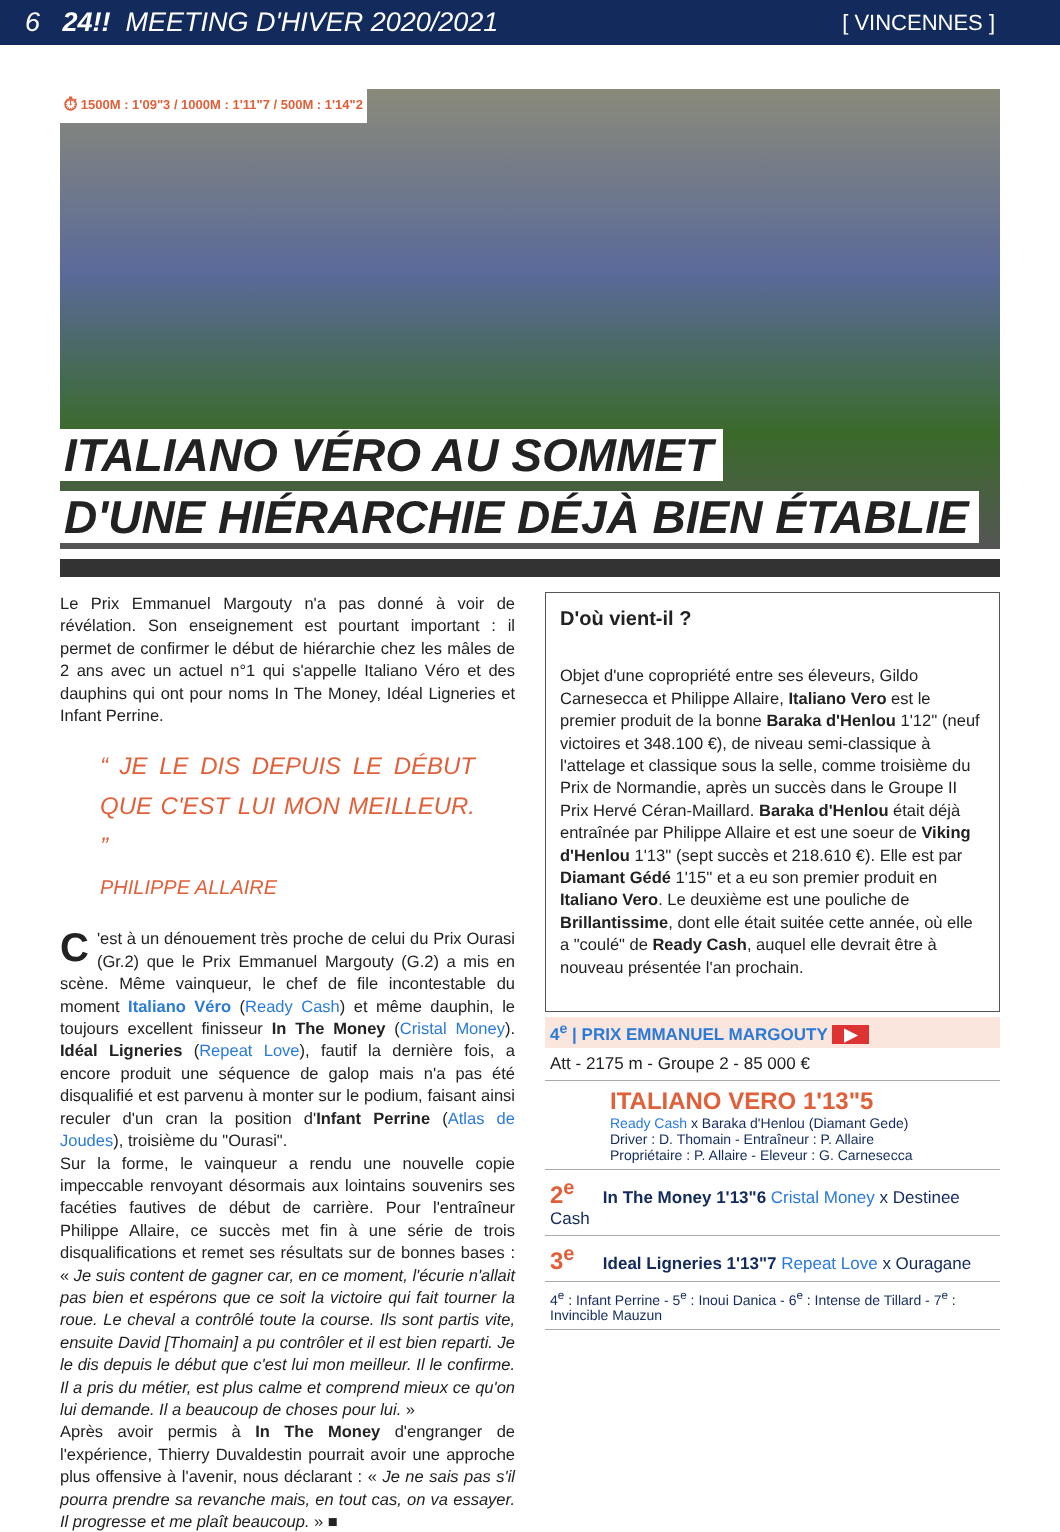6 24!! MEETING D'HIVER 2020/2021 [ VINCENNES ]
⏱ 1500M : 1'09"3 / 1000M : 1'11"7 / 500M : 1'14"2
ITALIANO VÉRO AU SOMMET
D'UNE HIÉRARCHIE DÉJÀ BIEN ÉTABLIE
Le Prix Emmanuel Margouty n'a pas donné à voir de révélation. Son enseignement est pourtant important : il permet de confirmer le début de hiérarchie chez les mâles de 2 ans avec un actuel n°1 qui s'appelle Italiano Véro et des dauphins qui ont pour noms In The Money, Idéal Ligneries et Infant Perrine.
“ JE LE DIS DEPUIS LE DÉBUT QUE C'EST LUI MON MEILLEUR. ”
PHILIPPE ALLAIRE
C 'est à un dénouement très proche de celui du Prix Ourasi (Gr.2) que le Prix Emmanuel Margouty (G.2) a mis en scène. Même vainqueur, le chef de file incontestable du moment Italiano Véro (Ready Cash) et même dauphin, le toujours excellent finisseur In The Money (Cristal Money). Idéal Ligneries (Repeat Love), fautif la dernière fois, a encore produit une séquence de galop mais n'a pas été disqualifié et est parvenu à monter sur le podium, faisant ainsi reculer d'un cran la position d'Infant Perrine (Atlas de Joudes), troisième du "Ourasi".
Sur la forme, le vainqueur a rendu une nouvelle copie impeccable renvoyant désormais aux lointains souvenirs ses facéties fautives de début de carrière. Pour l'entraîneur Philippe Allaire, ce succès met fin à une série de trois disqualifications et remet ses résultats sur de bonnes bases : « Je suis content de gagner car, en ce moment, l'écurie n'allait pas bien et espérons que ce soit la victoire qui fait tourner la roue. Le cheval a contrôlé toute la course. Ils sont partis vite, ensuite David [Thomain] a pu contrôler et il est bien reparti. Je le dis depuis le début que c'est lui mon meilleur. Il le confirme. Il a pris du métier, est plus calme et comprend mieux ce qu'on lui demande. Il a beaucoup de choses pour lui. »
Après avoir permis à In The Money d'engranger de l'expérience, Thierry Duvaldestin pourrait avoir une approche plus offensive à l'avenir, nous déclarant : « Je ne sais pas s'il pourra prendre sa revanche mais, en tout cas, on va essayer. Il progresse et me plaît beaucoup. » ■
D'où vient-il ?
Objet d'une copropriété entre ses éleveurs, Gildo Carnesecca et Philippe Allaire, Italiano Vero est le premier produit de la bonne Baraka d'Henlou 1'12'' (neuf victoires et 348.100 €), de niveau semi-classique à l'attelage et classique sous la selle, comme troisième du Prix de Normandie, après un succès dans le Groupe II Prix Hervé Céran-Maillard. Baraka d'Henlou était déjà entraînée par Philippe Allaire et est une soeur de Viking d'Henlou 1'13'' (sept succès et 218.610 €). Elle est par Diamant Gédé 1'15'' et a eu son premier produit en Italiano Vero. Le deuxième est une pouliche de Brillantissime, dont elle était suitée cette année, où elle a "coulé" de Ready Cash, auquel elle devrait être à nouveau présentée l'an prochain.
4<sup>e</sup> | PRIX EMMANUEL MARGOUTY ▶
Att - 2175 m - Groupe 2 - 85 000 €
ITALIANO VERO 1'13"5
Ready Cash x Baraka d'Henlou (Diamant Gede)
Driver : D. Thomain - Entraîneur : P. Allaire
Propriétaire : P. Allaire - Eleveur : G. Carnesecca
2<sup>e</sup> In The Money 1'13"6 Cristal Money x Destinee Cash
3<sup>e</sup> Ideal Ligneries 1'13"7 Repeat Love x Ouragane
4<sup>e</sup> : Infant Perrine - 5<sup>e</sup> : Inoui Danica - 6<sup>e</sup> : Intense de Tillard - 7<sup>e</sup> : Invincible Mauzun